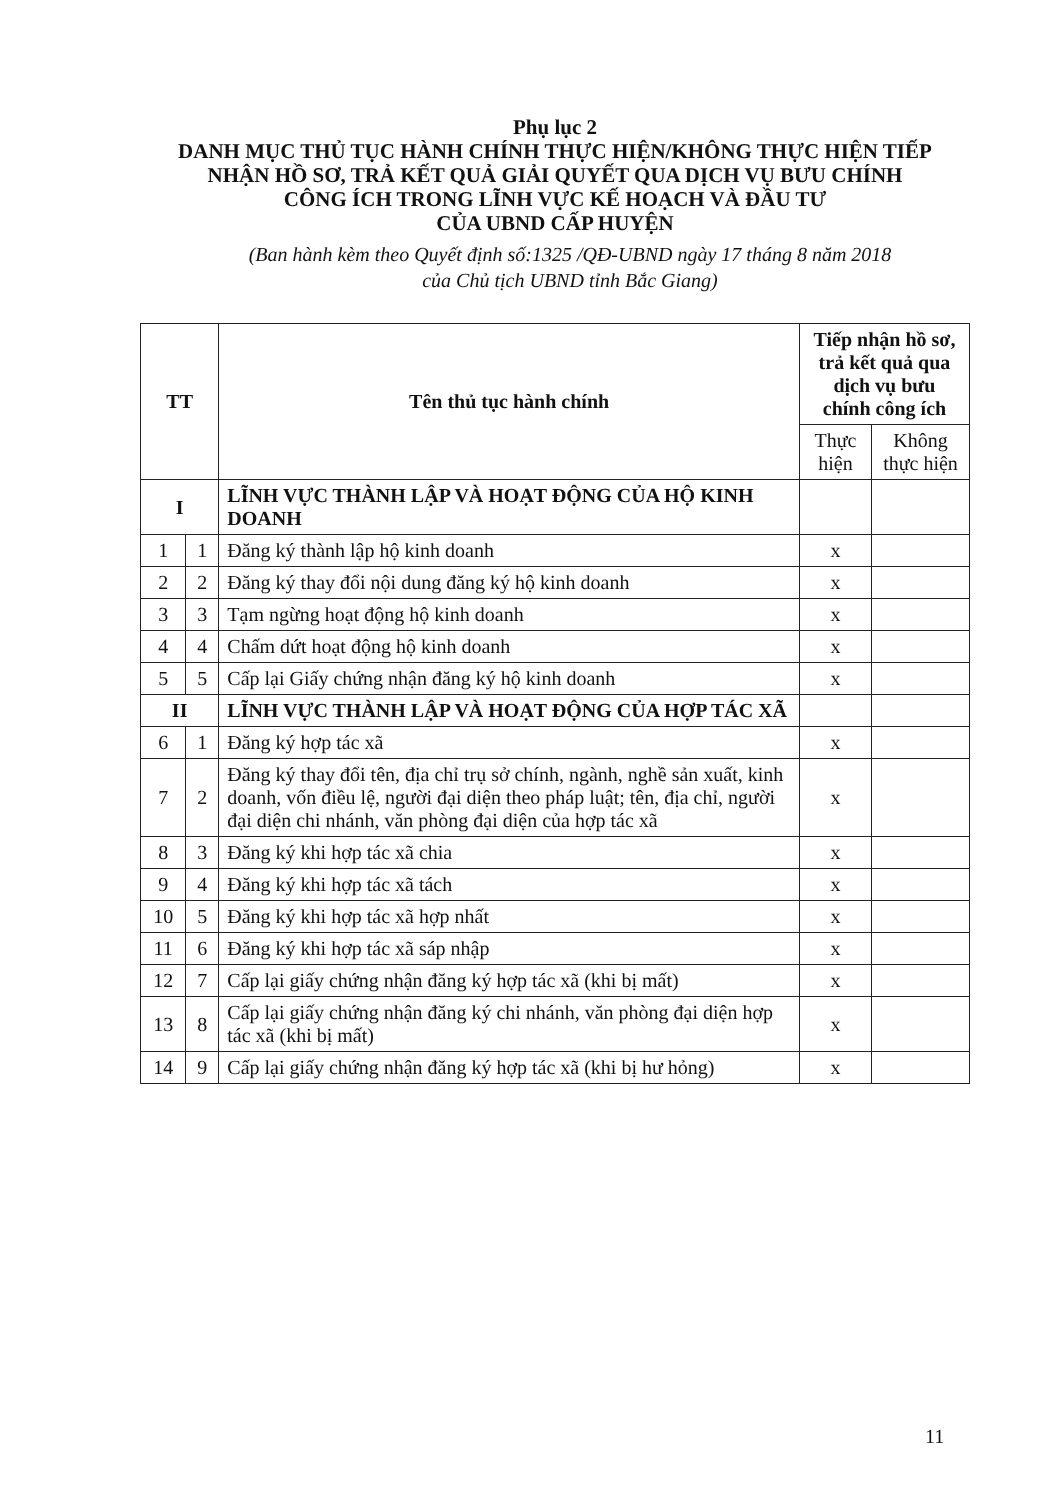Phụ lục 2
DANH MỤC THỦ TỤC HÀNH CHÍNH THỰC HIỆN/KHÔNG THỰC HIỆN TIẾP NHẬN HỒ SƠ, TRẢ KẾT QUẢ GIẢI QUYẾT QUA DỊCH VỤ BƯU CHÍNH CÔNG ÍCH TRONG LĨNH VỰC KẾ HOẠCH VÀ ĐẦU TƯ
CỦA UBND CẤP HUYỆN
(Ban hành kèm theo Quyết định số:1325 /QĐ-UBND ngày 17 tháng 8 năm 2018
của Chủ tịch UBND tỉnh Bắc Giang)
| TT | | Tên thủ tục hành chính | Tiếp nhận hồ sơ, trả kết quả qua dịch vụ bưu chính công ích | |
| --- | --- | --- | --- | --- |
| | | | Thực hiện | Không thực hiện |
| I | | LĨNH VỰC THÀNH LẬP VÀ HOẠT ĐỘNG CỦA HỘ KINH DOANH | | |
| 1 | 1 | Đăng ký thành lập hộ kinh doanh | x | |
| 2 | 2 | Đăng ký thay đổi nội dung đăng ký hộ kinh doanh | x | |
| 3 | 3 | Tạm ngừng hoạt động hộ kinh doanh | x | |
| 4 | 4 | Chấm dứt hoạt động hộ kinh doanh | x | |
| 5 | 5 | Cấp lại Giấy chứng nhận đăng ký hộ kinh doanh | x | |
| II | | LĨNH VỰC THÀNH LẬP VÀ HOẠT ĐỘNG CỦA HỢP TÁC XÃ | | |
| 6 | 1 | Đăng ký hợp tác xã | x | |
| 7 | 2 | Đăng ký thay đổi tên, địa chỉ trụ sở chính, ngành, nghề sản xuất, kinh doanh, vốn điều lệ, người đại diện theo pháp luật; tên, địa chỉ, người đại diện chi nhánh, văn phòng đại diện của hợp tác xã | x | |
| 8 | 3 | Đăng ký khi hợp tác xã chia | x | |
| 9 | 4 | Đăng ký khi hợp tác xã tách | x | |
| 10 | 5 | Đăng ký khi hợp tác xã hợp nhất | x | |
| 11 | 6 | Đăng ký khi hợp tác xã sáp nhập | x | |
| 12 | 7 | Cấp lại giấy chứng nhận đăng ký hợp tác xã (khi bị mất) | x | |
| 13 | 8 | Cấp lại giấy chứng nhận đăng ký chi nhánh, văn phòng đại diện hợp tác xã (khi bị mất) | x | |
| 14 | 9 | Cấp lại giấy chứng nhận đăng ký hợp tác xã (khi bị hư hỏng) | x | |
11